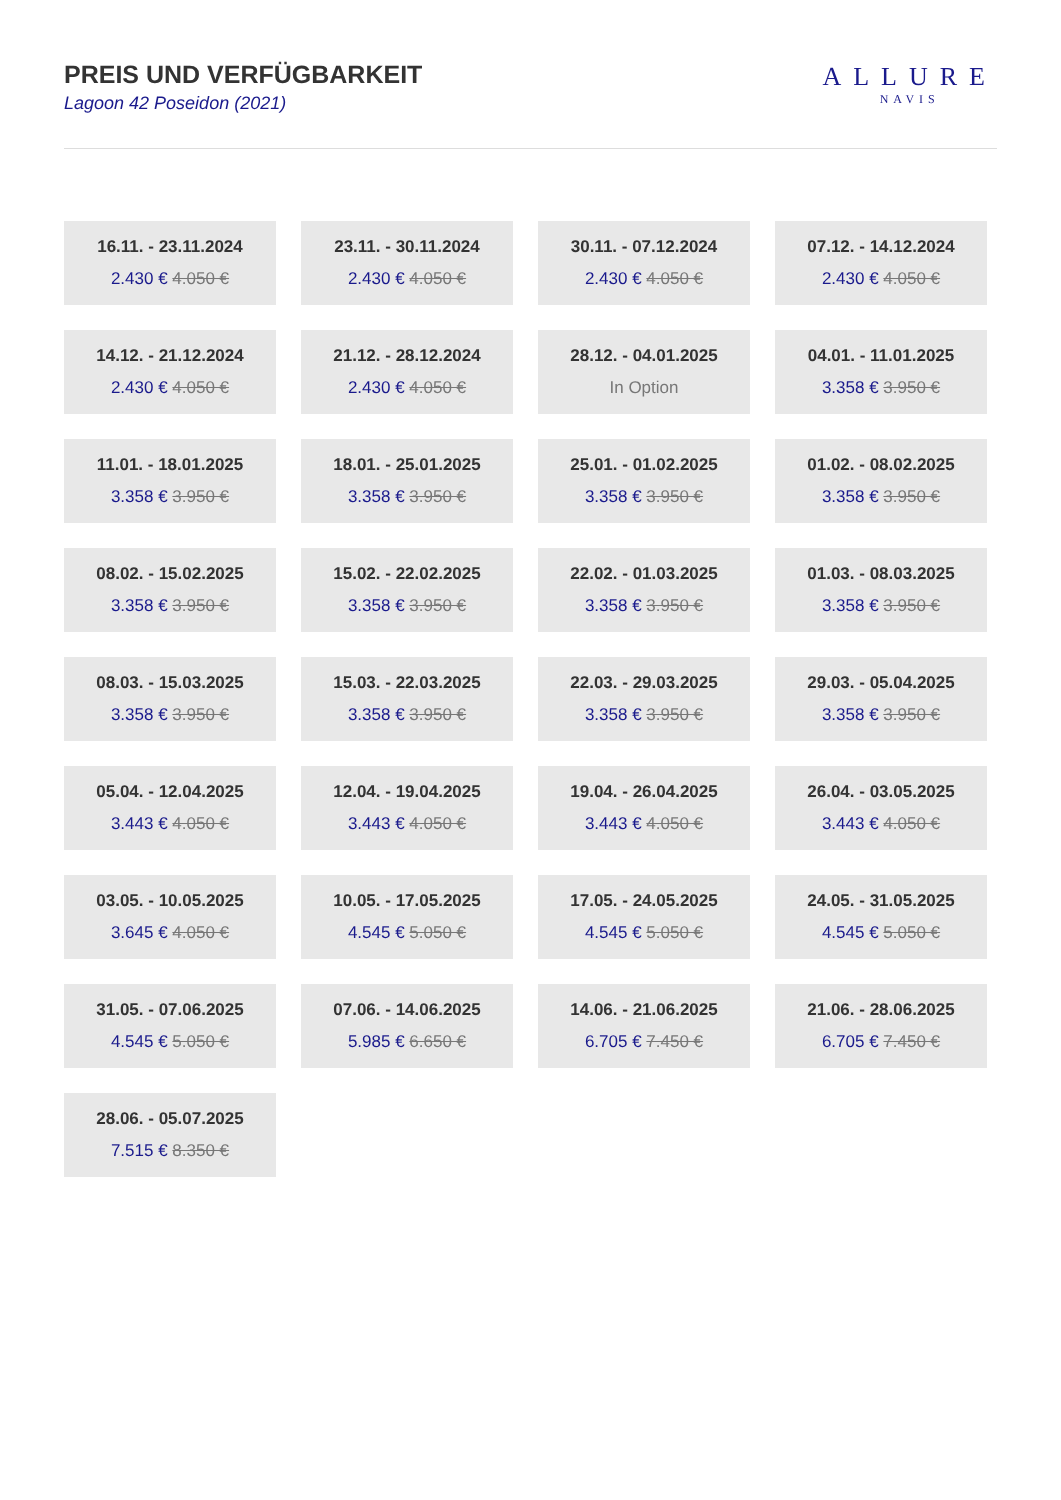PREIS UND VERFÜGBARKEIT
Lagoon 42 Poseidon (2021)
ALLURE
NAVIS
16.11. - 23.11.2024
2.430 € 4.050 €
23.11. - 30.11.2024
2.430 € 4.050 €
30.11. - 07.12.2024
2.430 € 4.050 €
07.12. - 14.12.2024
2.430 € 4.050 €
14.12. - 21.12.2024
2.430 € 4.050 €
21.12. - 28.12.2024
2.430 € 4.050 €
28.12. - 04.01.2025
In Option
04.01. - 11.01.2025
3.358 € 3.950 €
11.01. - 18.01.2025
3.358 € 3.950 €
18.01. - 25.01.2025
3.358 € 3.950 €
25.01. - 01.02.2025
3.358 € 3.950 €
01.02. - 08.02.2025
3.358 € 3.950 €
08.02. - 15.02.2025
3.358 € 3.950 €
15.02. - 22.02.2025
3.358 € 3.950 €
22.02. - 01.03.2025
3.358 € 3.950 €
01.03. - 08.03.2025
3.358 € 3.950 €
08.03. - 15.03.2025
3.358 € 3.950 €
15.03. - 22.03.2025
3.358 € 3.950 €
22.03. - 29.03.2025
3.358 € 3.950 €
29.03. - 05.04.2025
3.358 € 3.950 €
05.04. - 12.04.2025
3.443 € 4.050 €
12.04. - 19.04.2025
3.443 € 4.050 €
19.04. - 26.04.2025
3.443 € 4.050 €
26.04. - 03.05.2025
3.443 € 4.050 €
03.05. - 10.05.2025
3.645 € 4.050 €
10.05. - 17.05.2025
4.545 € 5.050 €
17.05. - 24.05.2025
4.545 € 5.050 €
24.05. - 31.05.2025
4.545 € 5.050 €
31.05. - 07.06.2025
4.545 € 5.050 €
07.06. - 14.06.2025
5.985 € 6.650 €
14.06. - 21.06.2025
6.705 € 7.450 €
21.06. - 28.06.2025
6.705 € 7.450 €
28.06. - 05.07.2025
7.515 € 8.350 €